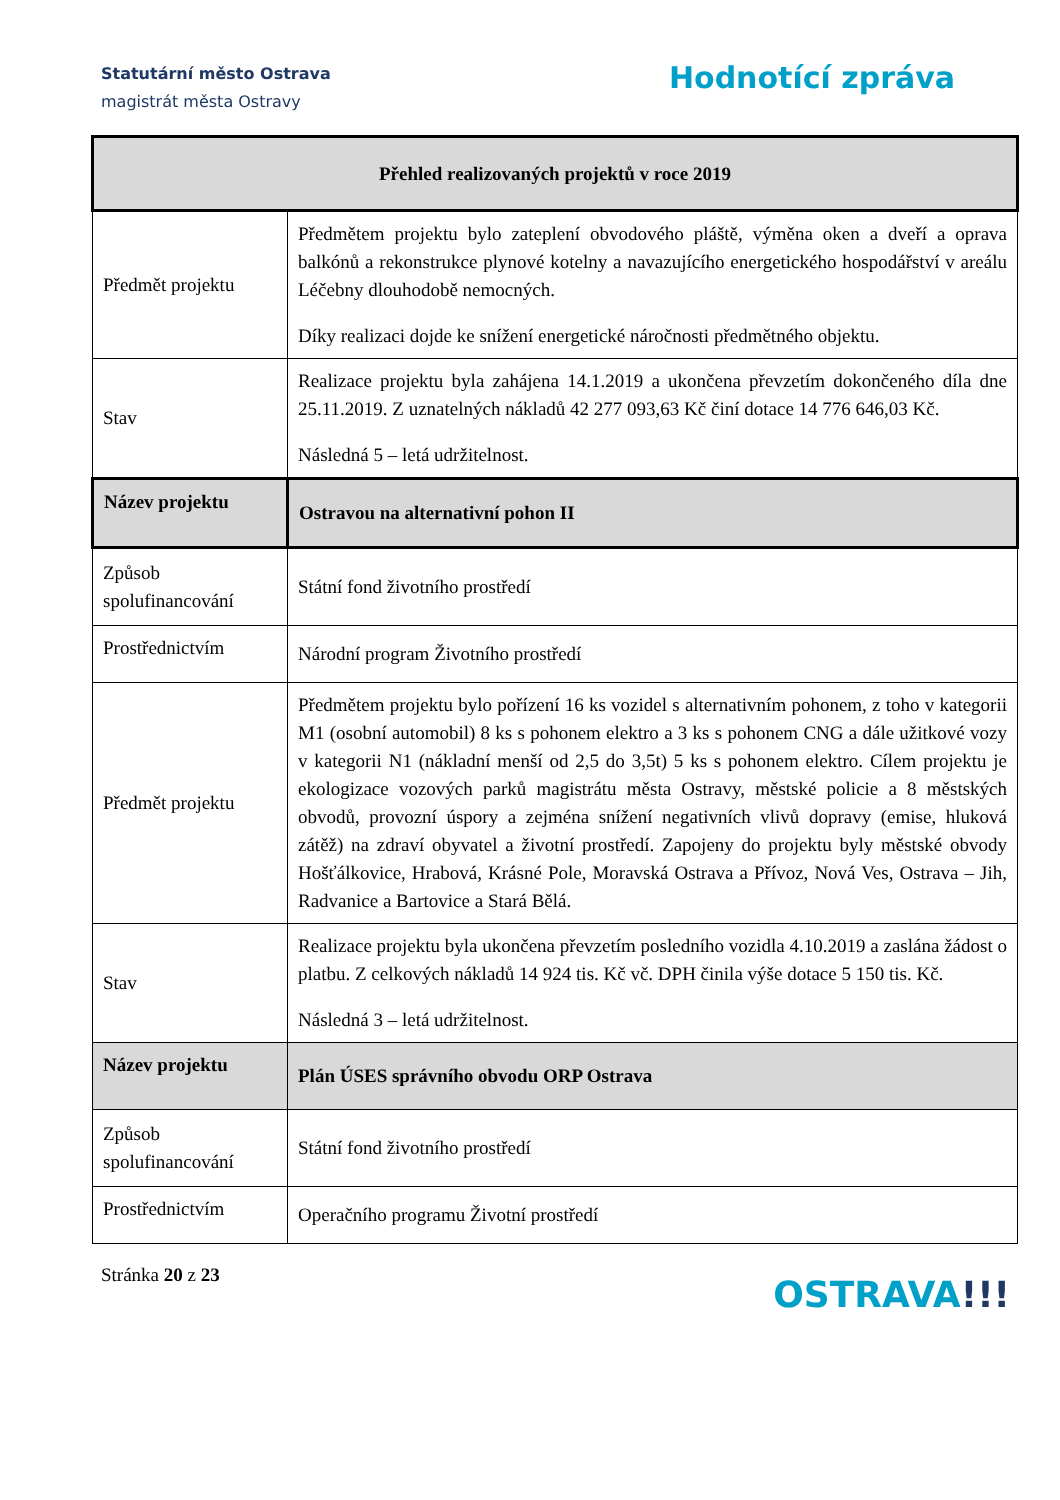Statutární město Ostrava
magistrát města Ostravy
Hodnotící zpráva
| Přehled realizovaných projektů v roce 2019 | |
| Předmět projektu | Předmětem projektu bylo zateplení obvodového pláště, výměna oken a dveří a oprava balkónů a rekonstrukce plynové kotelny a navazujícího energetického hospodářství v areálu Léčebny dlouhodobě nemocných. Díky realizaci dojde ke snížení energetické náročnosti předmětného objektu. |
| Stav | Realizace projektu byla zahájena 14.1.2019 a ukončena převzetím dokončeného díla dne 25.11.2019. Z uznatelných nákladů 42 277 093,63 Kč činí dotace 14 776 646,03 Kč. Následná 5 – letá udržitelnost. |
| Název projektu | Ostravou na alternativní pohon II |
| Způsob spolufinancování | Státní fond životního prostředí |
| Prostřednictvím | Národní program Životního prostředí |
| Předmět projektu | Předmětem projektu bylo pořízení 16 ks vozidel s alternativním pohonem, z toho v kategorii M1 (osobní automobil) 8 ks s pohonem elektro a 3 ks s pohonem CNG a dále užitkové vozy v kategorii N1 (nákladní menší od 2,5 do 3,5t) 5 ks s pohonem elektro. Cílem projektu je ekologizace vozových parků magistrátu města Ostravy, městské policie a 8 městských obvodů, provozní úspory a zejména snížení negativních vlivů dopravy (emise, hluková zátěž) na zdraví obyvatel a životní prostředí. Zapojeny do projektu byly městské obvody Hošťálkovice, Hrabová, Krásné Pole, Moravská Ostrava a Přívoz, Nová Ves, Ostrava – Jih, Radvanice a Bartovice a Stará Bělá. |
| Stav | Realizace projektu byla ukončena převzetím posledního vozidla 4.10.2019 a zaslána žádost o platbu. Z celkových nákladů 14 924 tis. Kč vč. DPH činila výše dotace 5 150 tis. Kč. Následná 3 – letá udržitelnost. |
| Název projektu | Plán ÚSES správního obvodu ORP Ostrava |
| Způsob spolufinancování | Státní fond životního prostředí |
| Prostřednictvím | Operačního programu Životní prostředí |
Stránka 20 z 23
OSTRAVA!!!